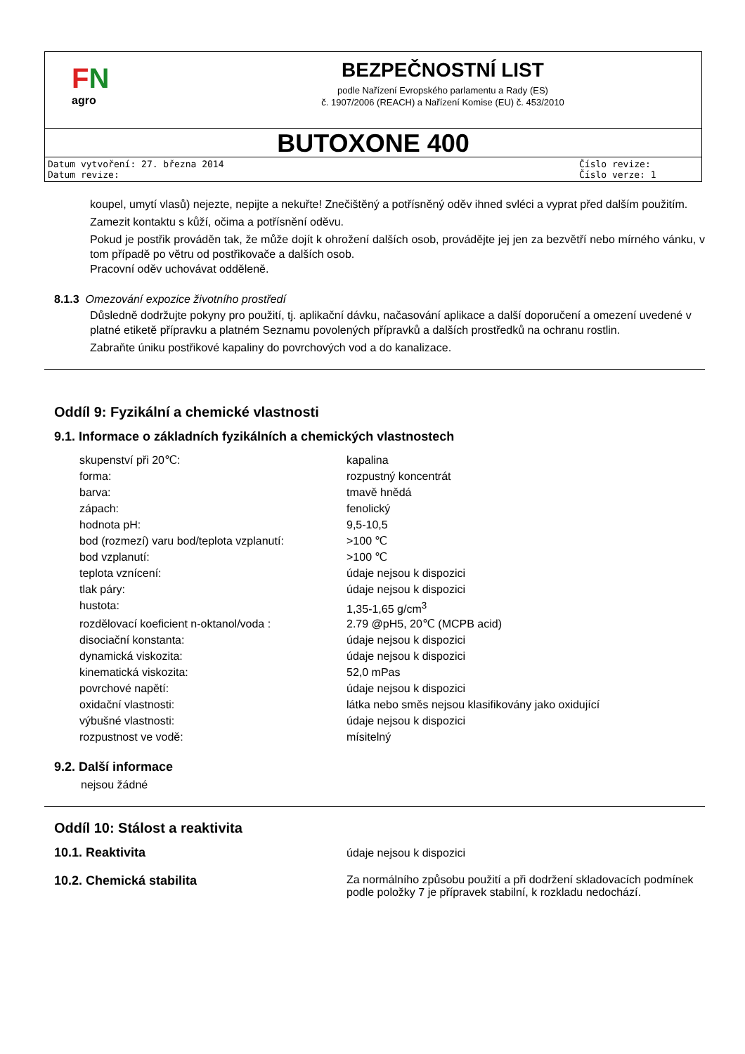FN
agro
BEZPEČNOSTNÍ LIST
podle Nařízení Evropského parlamentu a Rady (ES)
č. 1907/2006 (REACH) a Nařízení Komise (EU) č. 453/2010
BUTOXONE 400
Datum vytvoření: 27. března 2014
Datum revize:
Číslo revize:
Číslo verze: 1
koupel, umytí vlasů) nejezte, nepijte a nekuřte! Znečištěný a potřísněný oděv ihned svléci a vyprat před dalším použitím.
Zamezit kontaktu s kůží, očima a potřísnění oděvu.
Pokud je postřik prováděn tak, že může dojít k ohrožení dalších osob, provádějte jej jen za bezvětří nebo mírného vánku, v tom případě po větru od postřikovače a dalších osob.
Pracovní oděv uchovávat odděleně.
8.1.3 Omezování expozice životního prostředí
Důsledně dodržujte pokyny pro použití, tj. aplikační dávku, načasování aplikace a další doporučení a omezení uvedené v platné etiketě přípravku a platném Seznamu povolených přípravků a dalších prostředků na ochranu rostlin.
Zabraňte úniku postřikové kapaliny do povrchových vod a do kanalizace.
Oddíl 9: Fyzikální a chemické vlastnosti
9.1. Informace o základních fyzikálních a chemických vlastnostech
| skupenství při 20℃: | kapalina |
| forma: | rozpustný koncentrát |
| barva: | tmavě hnědá |
| zápach: | fenolický |
| hodnota pH: | 9,5-10,5 |
| bod (rozmezí) varu bod/teplota vzplanutí: | >100 ℃ |
| bod vzplanutí: | >100 ℃ |
| teplota vznícení: | údaje nejsou k dispozici |
| tlak páry: | údaje nejsou k dispozici |
| hustota: | 1,35-1,65 g/cm<sup>3</sup> |
| rozdělovací koeficient n-oktanol/voda : | 2.79 @pH5, 20℃ (MCPB acid) |
| disociační konstanta: | údaje nejsou k dispozici |
| dynamická viskozita: | údaje nejsou k dispozici |
| kinematická viskozita: | 52,0 mPas |
| povrchové napětí: | údaje nejsou k dispozici |
| oxidační vlastnosti: | látka nebo směs nejsou klasifikovány jako oxidující |
| výbušné vlastnosti: | údaje nejsou k dispozici |
| rozpustnost ve vodě: | mísitelný |
9.2. Další informace
nejsou žádné
Oddíl 10: Stálost a reaktivita
| 10.1. Reaktivita | údaje nejsou k dispozici |
| 10.2. Chemická stabilita | Za normálního způsobu použití a při dodržení skladovacích podmínek podle položky 7 je přípravek stabilní, k rozkladu nedochází. |